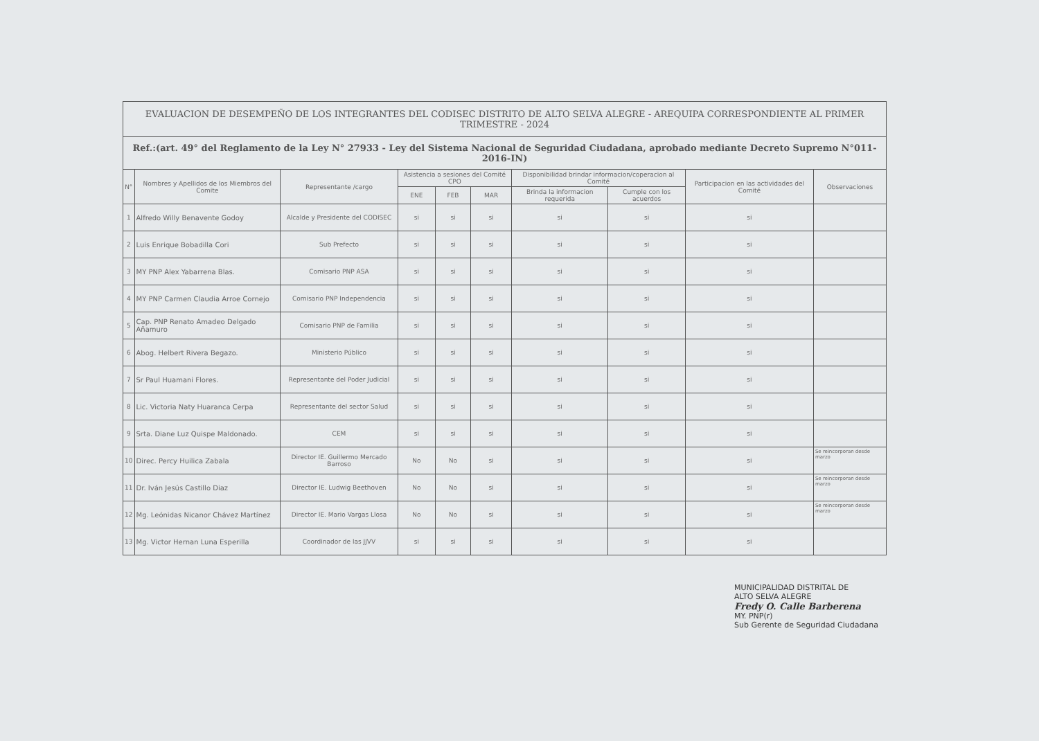| EVALUACION DE DESEMPEÑO DE LOS INTEGRANTES DEL CODISEC DISTRITO DE ALTO SELVA ALEGRE - AREQUIPA CORRESPONDIENTE AL PRIMER TRIMESTRE - 2024 | | | | | | | | | |
| Ref.:(art. 49° del Reglamento de la Ley N° 27933 - Ley del Sistema Nacional de Seguridad Ciudadana, aprobado mediante Decreto Supremo N°011-2016-IN) | | | | | | | | | |
| N° | Nombres y Apellidos de los Miembros del Comite | Representante /cargo | Asistencia a sesiones del Comité CPO | | | Disponibilidad brindar informacion/coperacion al Comité | | Participacion en las actividades del Comité | Observaciones |
| | | | ENE | FEB | MAR | Brinda la informacion requerida | Cumple con los acuerdos | | |
| 1 | Alfredo Willy Benavente Godoy | Alcalde y Presidente del CODISEC | si | si | si | si | si | si | |
| 2 | Luis Enrique Bobadilla Cori | Sub Prefecto | si | si | si | si | si | si | |
| 3 | MY PNP Alex Yabarrena Blas. | Comisario PNP ASA | si | si | si | si | si | si | |
| 4 | MY PNP Carmen Claudia Arroe Cornejo | Comisario PNP Independencia | si | si | si | si | si | si | |
| 5 | Cap. PNP Renato Amadeo Delgado Añamuro | Comisario PNP de Familia | si | si | si | si | si | si | |
| 6 | Abog. Helbert Rivera Begazo. | Ministerio Público | si | si | si | si | si | si | |
| 7 | Sr Paul Huamani Flores. | Representante del Poder Judicial | si | si | si | si | si | si | |
| 8 | Lic. Victoria Naty Huaranca Cerpa | Representante del sector Salud | si | si | si | si | si | si | |
| 9 | Srta. Diane Luz Quispe Maldonado. | CEM | si | si | si | si | si | si | |
| 10 | Direc. Percy Huilica Zabala | Director IE. Guillermo Mercado Barroso | No | No | si | si | si | si | Se reincorporan desde marzo |
| 11 | Dr. Iván Jesús Castillo Diaz | Director IE. Ludwig Beethoven | No | No | si | si | si | si | Se reincorporan desde marzo |
| 12 | Mg. Leónidas Nicanor Chávez Martínez | Director IE. Mario Vargas Llosa | No | No | si | si | si | si | Se reincorporan desde marzo |
| 13 | Mg. Victor Hernan Luna Esperilla | Coordinador de las JJVV | si | si | si | si | si | si | |
MUNICIPALIDAD DISTRITAL DE
ALTO SELVA ALEGRE
Fredy O. Calle Barberena
MY. PNP(r)
Sub Gerente de Seguridad Ciudadana